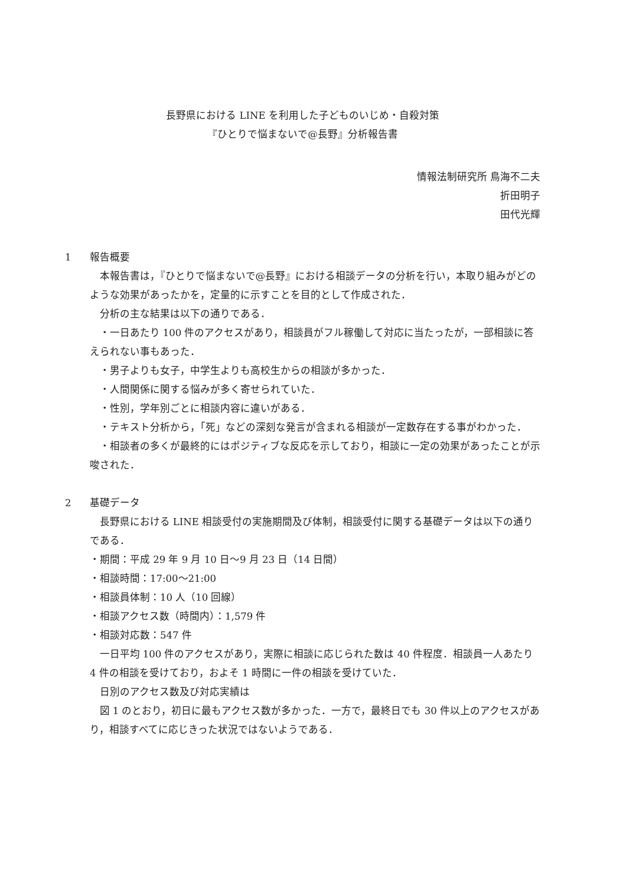長野県における LINE を利用した子どものいじめ・自殺対策
『ひとりで悩まないで@長野』分析報告書
情報法制研究所 鳥海不二夫
折田明子
田代光輝
1 報告概要
本報告書は，『ひとりで悩まないで@長野』における相談データの分析を行い，本取り組みがどのような効果があったかを，定量的に示すことを目的として作成された．
分析の主な結果は以下の通りである．
・一日あたり 100 件のアクセスがあり，相談員がフル稼働して対応に当たったが，一部相談に答えられない事もあった．
・男子よりも女子，中学生よりも高校生からの相談が多かった．
・人間関係に関する悩みが多く寄せられていた．
・性別，学年別ごとに相談内容に違いがある．
・テキスト分析から，「死」などの深刻な発言が含まれる相談が一定数存在する事がわかった．
・相談者の多くが最終的にはポジティブな反応を示しており，相談に一定の効果があったことが示唆された．
2 基礎データ
長野県における LINE 相談受付の実施期間及び体制，相談受付に関する基礎データは以下の通りである．
・期間：平成 29 年 9 月 10 日～9 月 23 日（14 日間）
・相談時間：17:00～21:00
・相談員体制：10 人（10 回線）
・相談アクセス数（時間内）：1,579 件
・相談対応数：547 件
一日平均 100 件のアクセスがあり，実際に相談に応じられた数は 40 件程度．相談員一人あたり 4 件の相談を受けており，およそ 1 時間に一件の相談を受けていた．
日別のアクセス数及び対応実績は
図 1 のとおり，初日に最もアクセス数が多かった．一方で，最終日でも 30 件以上のアクセスがあり，相談すべてに応じきった状況ではないようである．